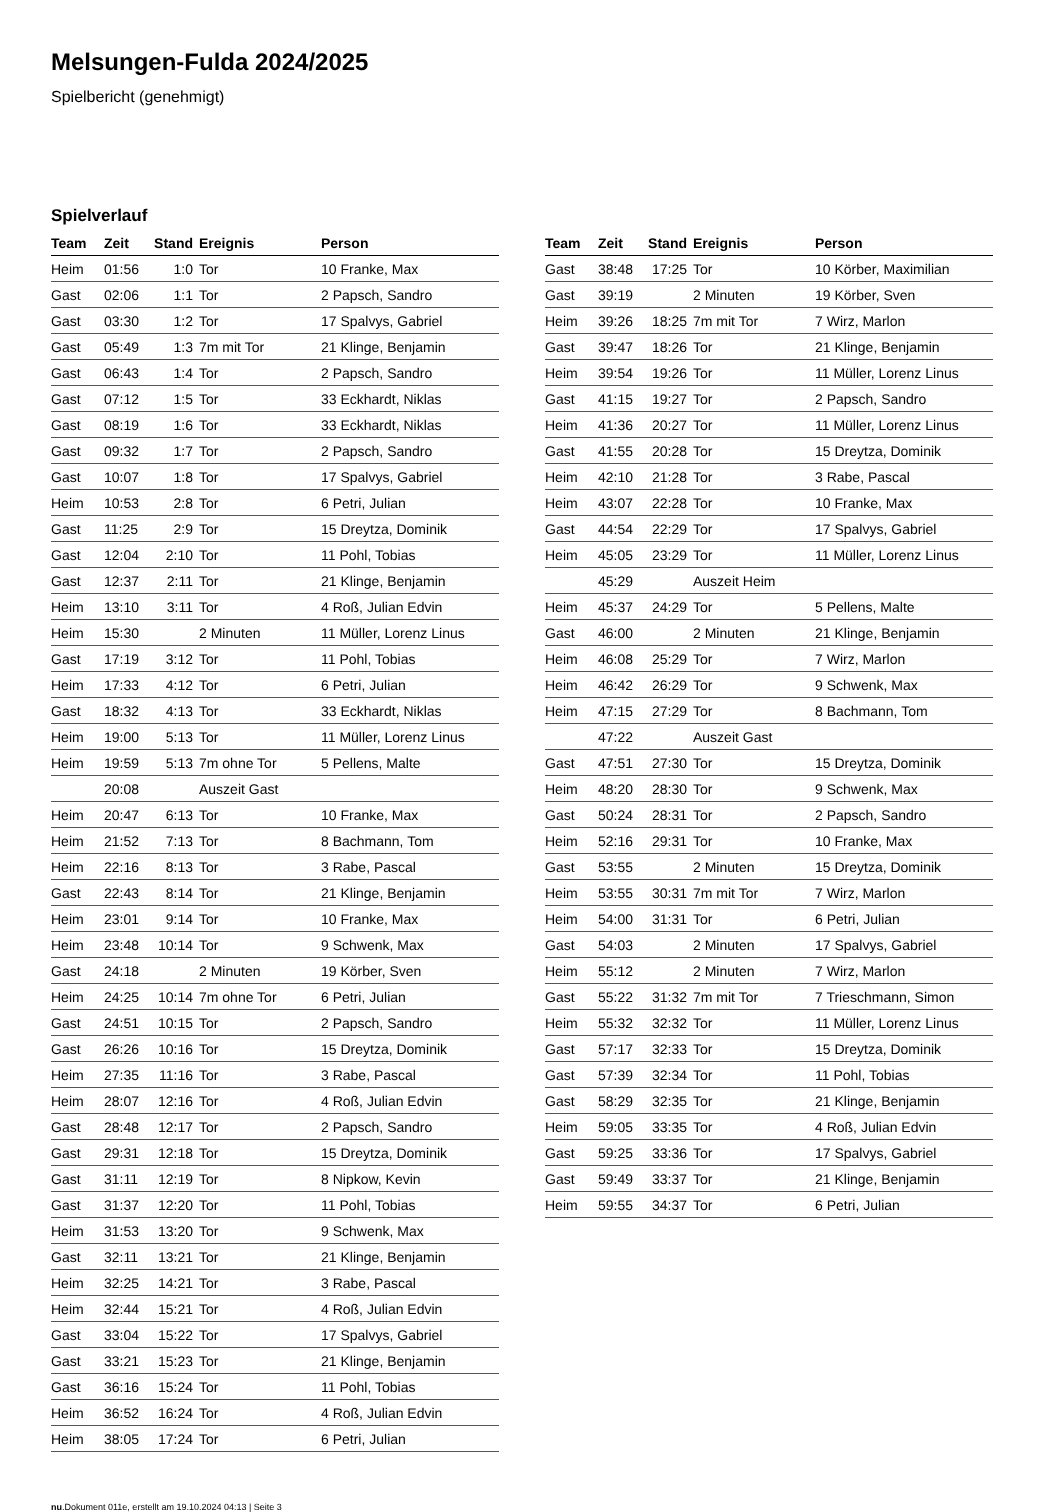Melsungen-Fulda 2024/2025
Spielbericht (genehmigt)
Spielverlauf
| Team | Zeit | Stand | Ereignis | Person |
| --- | --- | --- | --- | --- |
| Heim | 01:56 | 1:0 | Tor | 10 Franke, Max |
| Gast | 02:06 | 1:1 | Tor | 2 Papsch, Sandro |
| Gast | 03:30 | 1:2 | Tor | 17 Spalvys, Gabriel |
| Gast | 05:49 | 1:3 | 7m mit Tor | 21 Klinge, Benjamin |
| Gast | 06:43 | 1:4 | Tor | 2 Papsch, Sandro |
| Gast | 07:12 | 1:5 | Tor | 33 Eckhardt, Niklas |
| Gast | 08:19 | 1:6 | Tor | 33 Eckhardt, Niklas |
| Gast | 09:32 | 1:7 | Tor | 2 Papsch, Sandro |
| Gast | 10:07 | 1:8 | Tor | 17 Spalvys, Gabriel |
| Heim | 10:53 | 2:8 | Tor | 6 Petri, Julian |
| Gast | 11:25 | 2:9 | Tor | 15 Dreytza, Dominik |
| Gast | 12:04 | 2:10 | Tor | 11 Pohl, Tobias |
| Gast | 12:37 | 2:11 | Tor | 21 Klinge, Benjamin |
| Heim | 13:10 | 3:11 | Tor | 4 Roß, Julian Edvin |
| Heim | 15:30 | | 2 Minuten | 11 Müller, Lorenz Linus |
| Gast | 17:19 | 3:12 | Tor | 11 Pohl, Tobias |
| Heim | 17:33 | 4:12 | Tor | 6 Petri, Julian |
| Gast | 18:32 | 4:13 | Tor | 33 Eckhardt, Niklas |
| Heim | 19:00 | 5:13 | Tor | 11 Müller, Lorenz Linus |
| Heim | 19:59 | 5:13 | 7m ohne Tor | 5 Pellens, Malte |
| | 20:08 | | Auszeit Gast | |
| Heim | 20:47 | 6:13 | Tor | 10 Franke, Max |
| Heim | 21:52 | 7:13 | Tor | 8 Bachmann, Tom |
| Heim | 22:16 | 8:13 | Tor | 3 Rabe, Pascal |
| Gast | 22:43 | 8:14 | Tor | 21 Klinge, Benjamin |
| Heim | 23:01 | 9:14 | Tor | 10 Franke, Max |
| Heim | 23:48 | 10:14 | Tor | 9 Schwenk, Max |
| Gast | 24:18 | | 2 Minuten | 19 Körber, Sven |
| Heim | 24:25 | 10:14 | 7m ohne Tor | 6 Petri, Julian |
| Gast | 24:51 | 10:15 | Tor | 2 Papsch, Sandro |
| Gast | 26:26 | 10:16 | Tor | 15 Dreytza, Dominik |
| Heim | 27:35 | 11:16 | Tor | 3 Rabe, Pascal |
| Heim | 28:07 | 12:16 | Tor | 4 Roß, Julian Edvin |
| Gast | 28:48 | 12:17 | Tor | 2 Papsch, Sandro |
| Gast | 29:31 | 12:18 | Tor | 15 Dreytza, Dominik |
| Gast | 31:11 | 12:19 | Tor | 8 Nipkow, Kevin |
| Gast | 31:37 | 12:20 | Tor | 11 Pohl, Tobias |
| Heim | 31:53 | 13:20 | Tor | 9 Schwenk, Max |
| Gast | 32:11 | 13:21 | Tor | 21 Klinge, Benjamin |
| Heim | 32:25 | 14:21 | Tor | 3 Rabe, Pascal |
| Heim | 32:44 | 15:21 | Tor | 4 Roß, Julian Edvin |
| Gast | 33:04 | 15:22 | Tor | 17 Spalvys, Gabriel |
| Gast | 33:21 | 15:23 | Tor | 21 Klinge, Benjamin |
| Gast | 36:16 | 15:24 | Tor | 11 Pohl, Tobias |
| Heim | 36:52 | 16:24 | Tor | 4 Roß, Julian Edvin |
| Heim | 38:05 | 17:24 | Tor | 6 Petri, Julian |
| Team | Zeit | Stand | Ereignis | Person |
| --- | --- | --- | --- | --- |
| Gast | 38:48 | 17:25 | Tor | 10 Körber, Maximilian |
| Gast | 39:19 | | 2 Minuten | 19 Körber, Sven |
| Heim | 39:26 | 18:25 | 7m mit Tor | 7 Wirz, Marlon |
| Gast | 39:47 | 18:26 | Tor | 21 Klinge, Benjamin |
| Heim | 39:54 | 19:26 | Tor | 11 Müller, Lorenz Linus |
| Gast | 41:15 | 19:27 | Tor | 2 Papsch, Sandro |
| Heim | 41:36 | 20:27 | Tor | 11 Müller, Lorenz Linus |
| Gast | 41:55 | 20:28 | Tor | 15 Dreytza, Dominik |
| Heim | 42:10 | 21:28 | Tor | 3 Rabe, Pascal |
| Heim | 43:07 | 22:28 | Tor | 10 Franke, Max |
| Gast | 44:54 | 22:29 | Tor | 17 Spalvys, Gabriel |
| Heim | 45:05 | 23:29 | Tor | 11 Müller, Lorenz Linus |
| | 45:29 | | Auszeit Heim | |
| Heim | 45:37 | 24:29 | Tor | 5 Pellens, Malte |
| Gast | 46:00 | | 2 Minuten | 21 Klinge, Benjamin |
| Heim | 46:08 | 25:29 | Tor | 7 Wirz, Marlon |
| Heim | 46:42 | 26:29 | Tor | 9 Schwenk, Max |
| Heim | 47:15 | 27:29 | Tor | 8 Bachmann, Tom |
| | 47:22 | | Auszeit Gast | |
| Gast | 47:51 | 27:30 | Tor | 15 Dreytza, Dominik |
| Heim | 48:20 | 28:30 | Tor | 9 Schwenk, Max |
| Gast | 50:24 | 28:31 | Tor | 2 Papsch, Sandro |
| Heim | 52:16 | 29:31 | Tor | 10 Franke, Max |
| Gast | 53:55 | | 2 Minuten | 15 Dreytza, Dominik |
| Heim | 53:55 | 30:31 | 7m mit Tor | 7 Wirz, Marlon |
| Heim | 54:00 | 31:31 | Tor | 6 Petri, Julian |
| Gast | 54:03 | | 2 Minuten | 17 Spalvys, Gabriel |
| Heim | 55:12 | | 2 Minuten | 7 Wirz, Marlon |
| Gast | 55:22 | 31:32 | 7m mit Tor | 7 Trieschmann, Simon |
| Heim | 55:32 | 32:32 | Tor | 11 Müller, Lorenz Linus |
| Gast | 57:17 | 32:33 | Tor | 15 Dreytza, Dominik |
| Gast | 57:39 | 32:34 | Tor | 11 Pohl, Tobias |
| Gast | 58:29 | 32:35 | Tor | 21 Klinge, Benjamin |
| Heim | 59:05 | 33:35 | Tor | 4 Roß, Julian Edvin |
| Gast | 59:25 | 33:36 | Tor | 17 Spalvys, Gabriel |
| Gast | 59:49 | 33:37 | Tor | 21 Klinge, Benjamin |
| Heim | 59:55 | 34:37 | Tor | 6 Petri, Julian |
nu.Dokument 011e, erstellt am 19.10.2024 04:13 | Seite 3